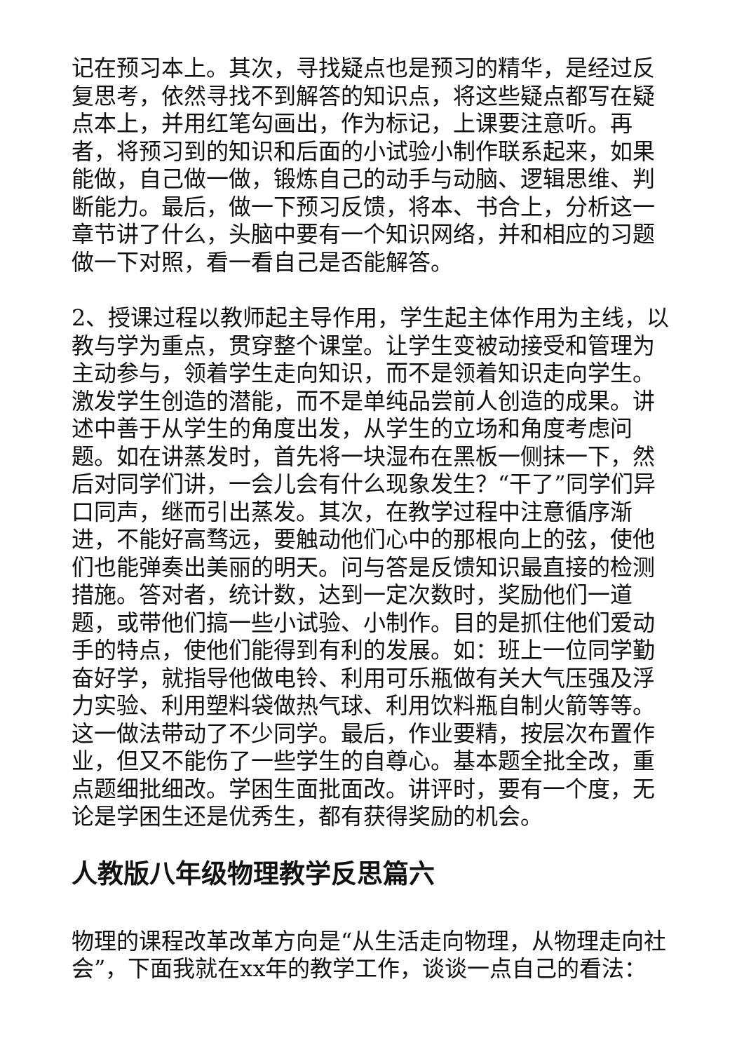记在预习本上。其次，寻找疑点也是预习的精华，是经过反复思考，依然寻找不到解答的知识点，将这些疑点都写在疑点本上，并用红笔勾画出，作为标记，上课要注意听。再者，将预习到的知识和后面的小试验小制作联系起来，如果能做，自己做一做，锻炼自己的动手与动脑、逻辑思维、判断能力。最后，做一下预习反馈，将本、书合上，分析这一章节讲了什么，头脑中要有一个知识网络，并和相应的习题做一下对照，看一看自己是否能解答。
2、授课过程以教师起主导作用，学生起主体作用为主线，以教与学为重点，贯穿整个课堂。让学生变被动接受和管理为主动参与，领着学生走向知识，而不是领着知识走向学生。激发学生创造的潜能，而不是单纯品尝前人创造的成果。讲述中善于从学生的角度出发，从学生的立场和角度考虑问题。如在讲蒸发时，首先将一块湿布在黑板一侧抹一下，然后对同学们讲，一会儿会有什么现象发生？“干了”同学们异口同声，继而引出蒸发。其次，在教学过程中注意循序渐进，不能好高骛远，要触动他们心中的那根向上的弦，使他们也能弹奏出美丽的明天。问与答是反馈知识最直接的检测措施。答对者，统计数，达到一定次数时，奖励他们一道题，或带他们搞一些小试验、小制作。目的是抓住他们爱动手的特点，使他们能得到有利的发展。如：班上一位同学勤奋好学，就指导他做电铃、利用可乐瓶做有关大气压强及浮力实验、利用塑料袋做热气球、利用饮料瓶自制火箭等等。这一做法带动了不少同学。最后，作业要精，按层次布置作业，但又不能伤了一些学生的自尊心。基本题全批全改，重点题细批细改。学困生面批面改。讲评时，要有一个度，无论是学困生还是优秀生，都有获得奖励的机会。
人教版八年级物理教学反思篇六
物理的课程改革改革方向是“从生活走向物理，从物理走向社会”，下面我就在xx年的教学工作，谈谈一点自己的看法：